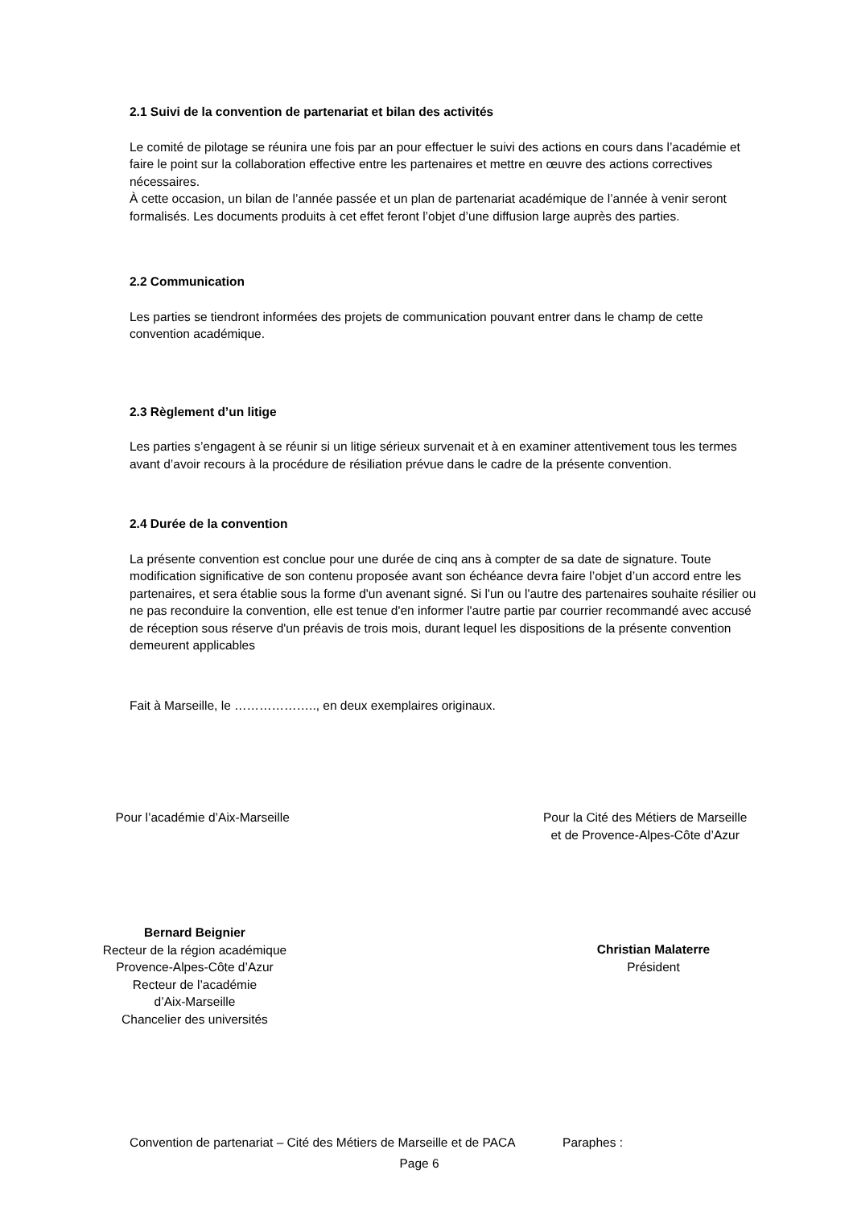2.1 Suivi de la convention de partenariat et bilan des activités
Le comité de pilotage se réunira une fois par an pour effectuer le suivi des actions en cours dans l’académie et faire le point sur la collaboration effective entre les partenaires et mettre en œuvre des actions correctives nécessaires.
À cette occasion, un bilan de l’année passée et un plan de partenariat académique de l’année à venir seront formalisés. Les documents produits à cet effet feront l’objet d’une diffusion large auprès des parties.
2.2 Communication
Les parties se tiendront informées des projets de communication pouvant entrer dans le champ de cette convention académique.
2.3 Règlement d’un litige
Les parties s’engagent à se réunir si un litige sérieux survenait et à en examiner attentivement tous les termes avant d’avoir recours à la procédure de résiliation prévue dans le cadre de la présente convention.
2.4 Durée de la convention
La présente convention est conclue pour une durée de cinq ans à compter de sa date de signature. Toute modification significative de son contenu proposée avant son échéance devra faire l’objet d’un accord entre les partenaires, et sera établie sous la forme d'un avenant signé. Si l'un ou l'autre des partenaires souhaite résilier ou ne pas reconduire la convention, elle est tenue d'en informer l'autre partie par courrier recommandé avec accusé de réception sous réserve d'un préavis de trois mois, durant lequel les dispositions de la présente convention demeurent applicables
Fait à Marseille, le ……………….., en deux exemplaires originaux.
Pour l’académie d’Aix-Marseille Pour la Cité des Métiers de Marseille
et de Provence-Alpes-Côte d’Azur
Bernard Beignier
Recteur de la région académique
Provence-Alpes-Côte d’Azur
Recteur de l’académie
d’Aix-Marseille
Chancelier des universités
Christian Malaterre
Président
Convention de partenariat – Cité des Métiers de Marseille et de PACA Paraphes :
Page 6